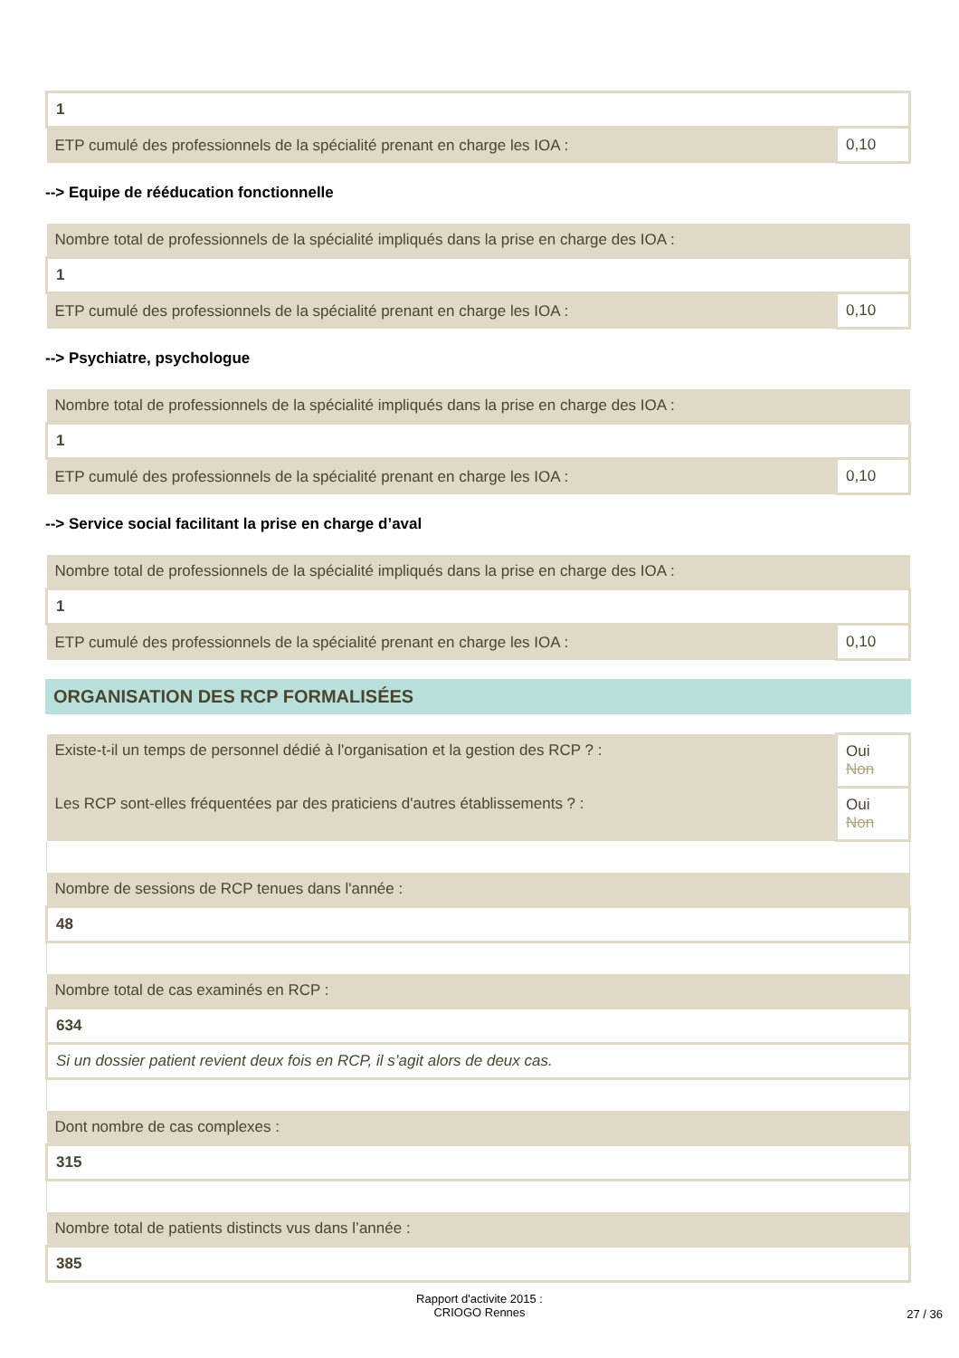| 1 | |
| ETP cumulé des professionnels de la spécialité prenant en charge les IOA : | 0,10 |
--> Equipe de rééducation fonctionnelle
| Nombre total de professionnels de la spécialité impliqués dans la prise en charge des IOA : | |
| 1 | |
| ETP cumulé des professionnels de la spécialité prenant en charge les IOA : | 0,10 |
--> Psychiatre, psychologue
| Nombre total de professionnels de la spécialité impliqués dans la prise en charge des IOA : | |
| 1 | |
| ETP cumulé des professionnels de la spécialité prenant en charge les IOA : | 0,10 |
--> Service social facilitant la prise en charge d’aval
| Nombre total de professionnels de la spécialité impliqués dans la prise en charge des IOA : | |
| 1 | |
| ETP cumulé des professionnels de la spécialité prenant en charge les IOA : | 0,10 |
ORGANISATION DES RCP FORMALISÉES
| Existe-t-il un temps de personnel dédié à l'organisation et la gestion des RCP ? : | Oui Non |
| Les RCP sont-elles fréquentées par des praticiens d'autres établissements ? : | Oui Non |
| Nombre de sessions de RCP tenues dans l'année : | |
| 48 | |
| Nombre total de cas examinés en RCP : | |
| 634 | |
| Si un dossier patient revient deux fois en RCP, il s’agit alors de deux cas. | |
| Dont nombre de cas complexes : | |
| 315 | |
| Nombre total de patients distincts vus dans l’année : | |
| 385 | |
Rapport d'activite 2015 :
CRIOGO Rennes
27 / 36